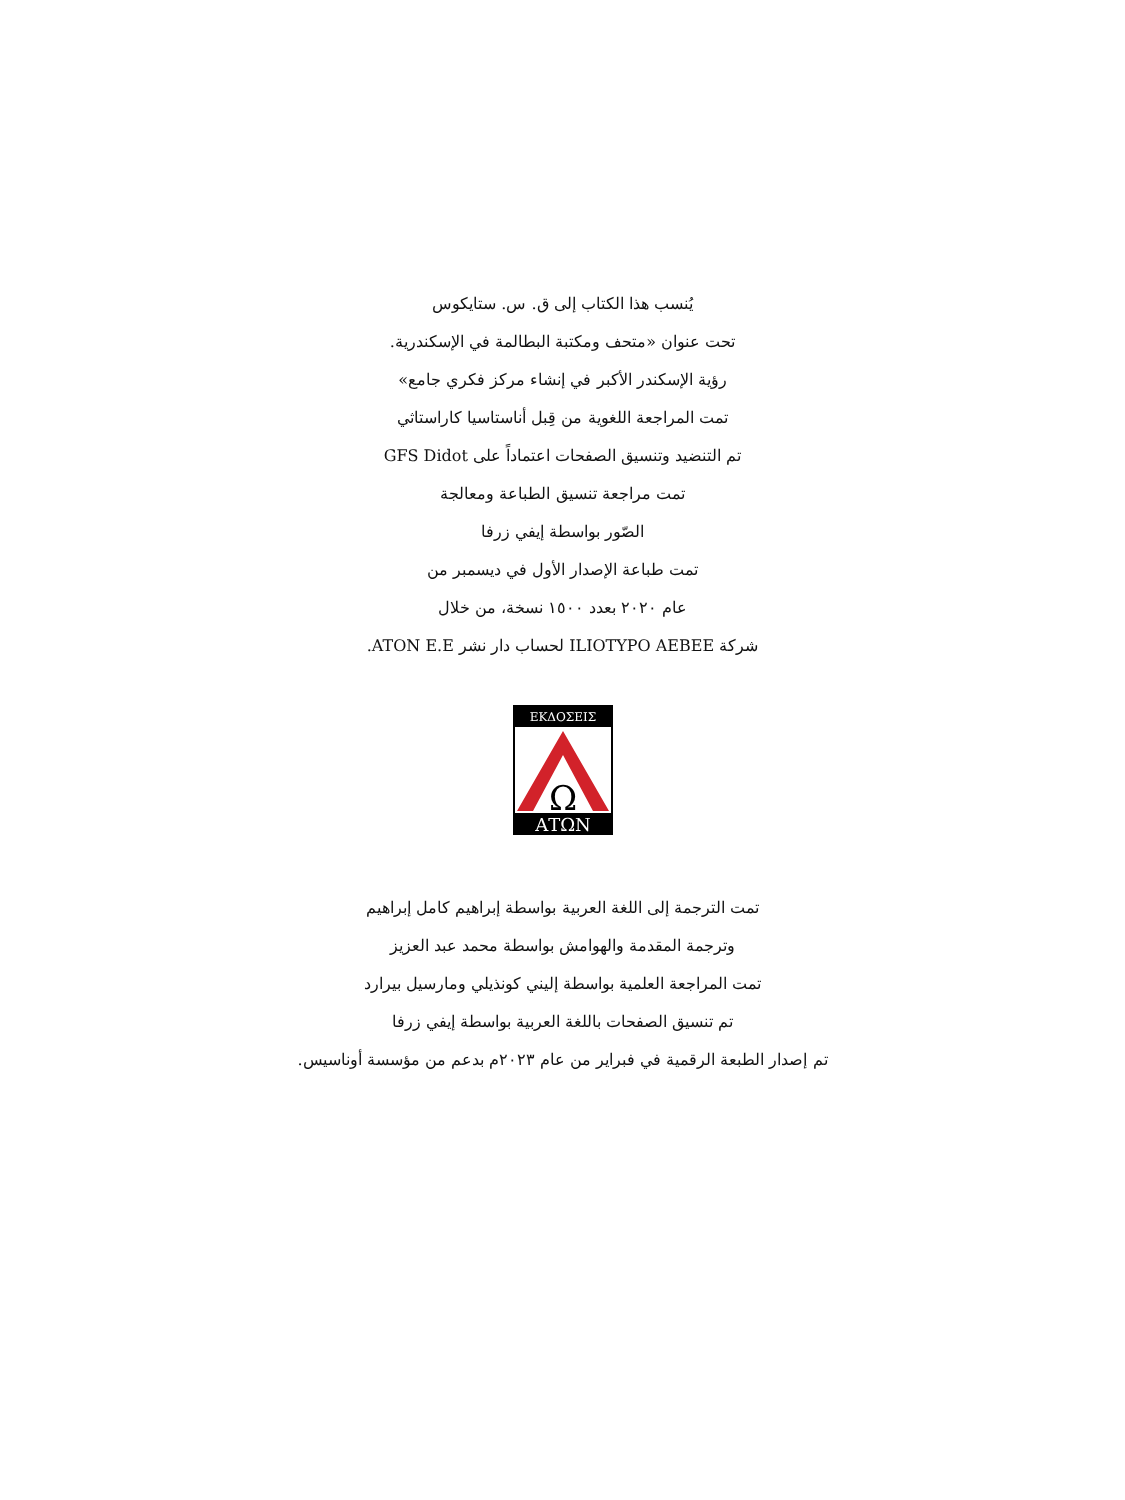يُنسب هذا الكتاب إلى ق. س. ستايكوس
تحت عنوان «متحف ومكتبة البطالمة في الإسكندرية.
رؤية الإسكندر الأكبر في إنشاء مركز فكري جامع»
تمت المراجعة اللغوية من قِبل أناستاسيا كاراستاثي
تم التنضيد وتنسيق الصفحات اعتماداً على GFS Didot
تمت مراجعة تنسيق الطباعة ومعالجة
الصّور بواسطة إيفي زرفا
تمت طباعة الإصدار الأول في ديسمبر من
عام ٢٠٢٠ بعدد ١٥٠٠ نسخة، من خلال
شركة ILIOTYPO AEBEE لحساب دار نشر ATON E.E.
ΕΚΔΟΣΕΙΣ
Ω
ΑΤΩΝ
تمت الترجمة إلى اللغة العربية بواسطة إبراهيم كامل إبراهيم
وترجمة المقدمة والهوامش بواسطة محمد عبد العزيز
تمت المراجعة العلمية بواسطة إليني كونذيلي ومارسيل بيرارد
تم تنسيق الصفحات باللغة العربية بواسطة إيفي زرفا
تم إصدار الطبعة الرقمية في فبراير من عام ٢٠٢٣م بدعم من مؤسسة أوناسيس.